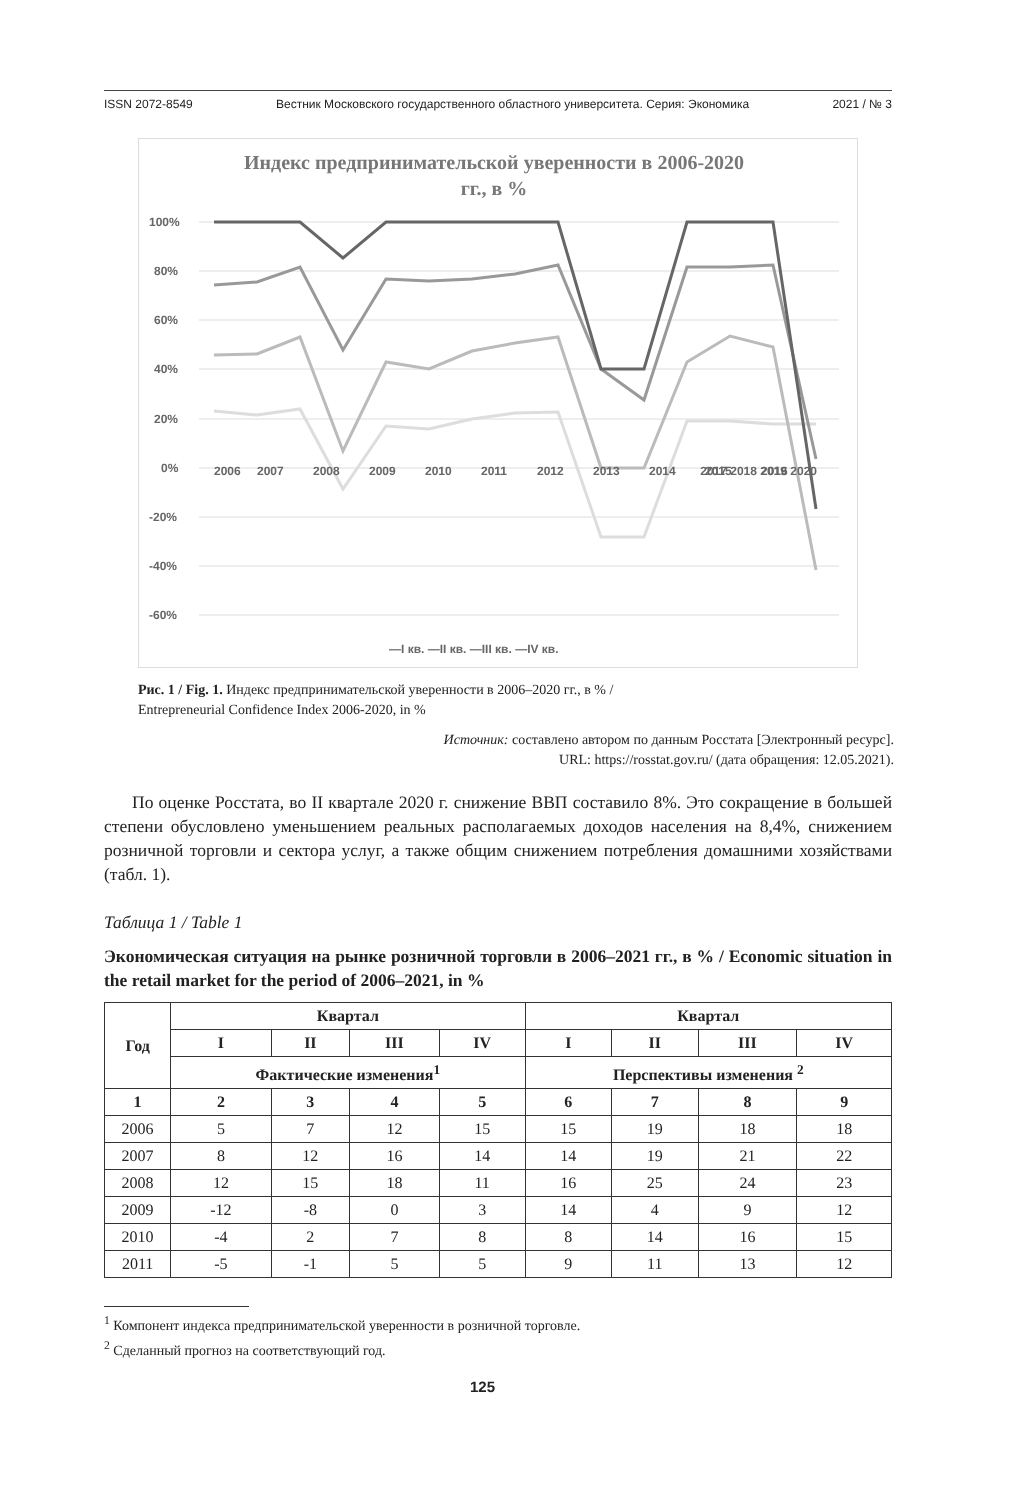ISSN 2072-8549 Вестник Московского государственного областного университета. Серия: Экономика 2021 / № 3
Индекс предпринимательской уверенности в 2006-2020
гг., в %
100%
80%
60%
40%
20%
0%
-20%
-40%
-60%
2006
2007
2008
2009
2010
2011
2012
2013
2014
2015
2016
2017 2018 2019 2020
—I кв. —II кв. —III кв. —IV кв.
Рис. 1 / Fig. 1. Индекс предпринимательской уверенности в 2006–2020 гг., в % /
Entrepreneurial Confidence Index 2006-2020, in %
Источник: составлено автором по данным Росстата [Электронный ресурс].
URL: https://rosstat.gov.ru/ (дата обращения: 12.05.2021).
По оценке Росстата, во II квартале 2020 г. снижение ВВП составило 8%. Это сокращение в большей степени обусловлено уменьшением реальных располагаемых доходов населения на 8,4%, снижением розничной торговли и сектора услуг, а также общим снижением потребления домашними хозяйствами (табл. 1).
Таблица 1 / Table 1
Экономическая ситуация на рынке розничной торговли в 2006–2021 гг., в % / Economic situation in the retail market for the period of 2006–2021, in %
| Год | Квартал | | | | Квартал | | | |
| --- | --- | --- | --- | --- | --- | --- | --- | --- |
| | I | II | III | IV | I | II | III | IV |
| | Фактические изменения<sup>1</sup> | | | | Перспективы изменения <sup>2</sup> | | | |
| 1 | 2 | 3 | 4 | 5 | 6 | 7 | 8 | 9 |
| 2006 | 5 | 7 | 12 | 15 | 15 | 19 | 18 | 18 |
| 2007 | 8 | 12 | 16 | 14 | 14 | 19 | 21 | 22 |
| 2008 | 12 | 15 | 18 | 11 | 16 | 25 | 24 | 23 |
| 2009 | -12 | -8 | 0 | 3 | 14 | 4 | 9 | 12 |
| 2010 | -4 | 2 | 7 | 8 | 8 | 14 | 16 | 15 |
| 2011 | -5 | -1 | 5 | 5 | 9 | 11 | 13 | 12 |
<sup>1</sup> Компонент индекса предпринимательской уверенности в розничной торговле.
<sup>2</sup> Сделанный прогноз на соответствующий год.
125